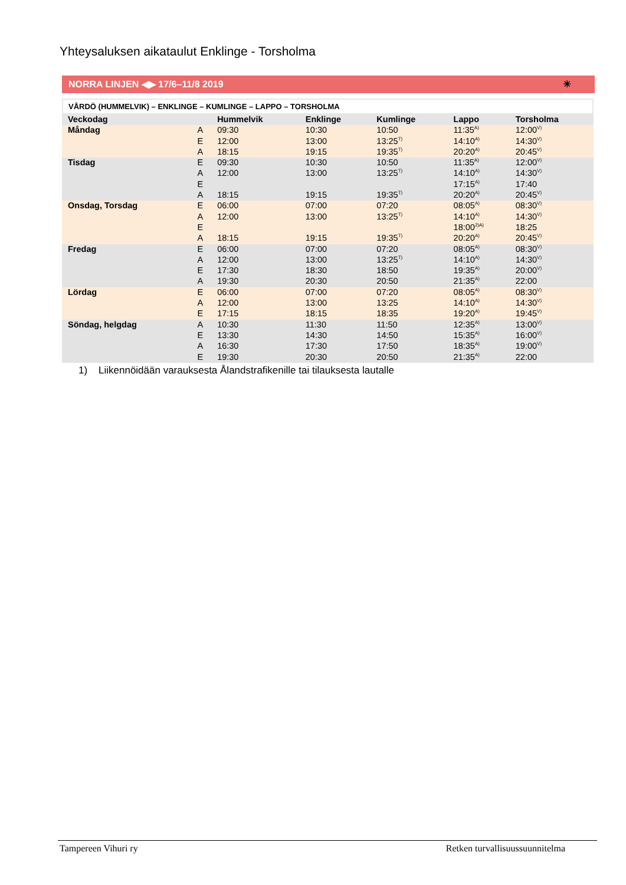Yhteysaluksen aikataulut Enklinge - Torsholma
NORRA LINJEN ◀▶ 17/6–11/8 2019 ☀
VÅRDÖ (HUMMELVIK) – ENKLINGE – KUMLINGE – LAPPO – TORSHOLMA
| Veckodag | | Hummelvik | Enklinge | Kumlinge | Lappo | Torsholma |
| --- | --- | --- | --- | --- | --- | --- |
| Måndag | A | 09:30 | 10:30 | 10:50 | 11:35<sup>A)</sup> | 12:00<sup>V)</sup> |
| | E | 12:00 | 13:00 | 13:25<sup>T)</sup> | 14:10<sup>A)</sup> | 14:30<sup>V)</sup> |
| | A | 18:15 | 19:15 | 19:35<sup>T)</sup> | 20:20<sup>A)</sup> | 20:45<sup>V)</sup> |
| Tisdag | E | 09:30 | 10:30 | 10:50 | 11:35<sup>A)</sup> | 12:00<sup>V)</sup> |
| | A | 12:00 | 13:00 | 13:25<sup>T)</sup> | 14:10<sup>A)</sup> | 14:30<sup>V)</sup> |
| | E | | | | 17:15<sup>A)</sup> | 17:40 |
| | A | 18:15 | 19:15 | 19:35<sup>T)</sup> | 20:20<sup>A)</sup> | 20:45<sup>V)</sup> |
| Onsdag, Torsdag | E | 06:00 | 07:00 | 07:20 | 08:05<sup>A)</sup> | 08:30<sup>V)</sup> |
| | A | 12:00 | 13:00 | 13:25<sup>T)</sup> | 14:10<sup>A)</sup> | 14:30<sup>V)</sup> |
| | E | | | | 18:00<sup>2)A)</sup> | 18:25 |
| | A | 18:15 | 19:15 | 19:35<sup>T)</sup> | 20:20<sup>A)</sup> | 20:45<sup>V)</sup> |
| Fredag | E | 06:00 | 07:00 | 07:20 | 08:05<sup>A)</sup> | 08:30<sup>V)</sup> |
| | A | 12:00 | 13:00 | 13:25<sup>T)</sup> | 14:10<sup>A)</sup> | 14:30<sup>V)</sup> |
| | E | 17:30 | 18:30 | 18:50 | 19:35<sup>A)</sup> | 20:00<sup>V)</sup> |
| | A | 19:30 | 20:30 | 20:50 | 21:35<sup>A)</sup> | 22:00 |
| Lördag | E | 06:00 | 07:00 | 07:20 | 08:05<sup>A)</sup> | 08:30<sup>V)</sup> |
| | A | 12:00 | 13:00 | 13:25 | 14:10<sup>A)</sup> | 14:30<sup>V)</sup> |
| | E | 17:15 | 18:15 | 18:35 | 19:20<sup>A)</sup> | 19:45<sup>V)</sup> |
| Söndag, helgdag | A | 10:30 | 11:30 | 11:50 | 12:35<sup>A)</sup> | 13:00<sup>V)</sup> |
| | E | 13:30 | 14:30 | 14:50 | 15:35<sup>A)</sup> | 16:00<sup>V)</sup> |
| | A | 16:30 | 17:30 | 17:50 | 18:35<sup>A)</sup> | 19:00<sup>V)</sup> |
| | E | 19:30 | 20:30 | 20:50 | 21:35<sup>A)</sup> | 22:00 |
1) Liikennöidään varauksesta Ålandstrafikenille tai tilauksesta lautalle
Tampereen Vihuri ry Retken turvallisuussuunnitelma